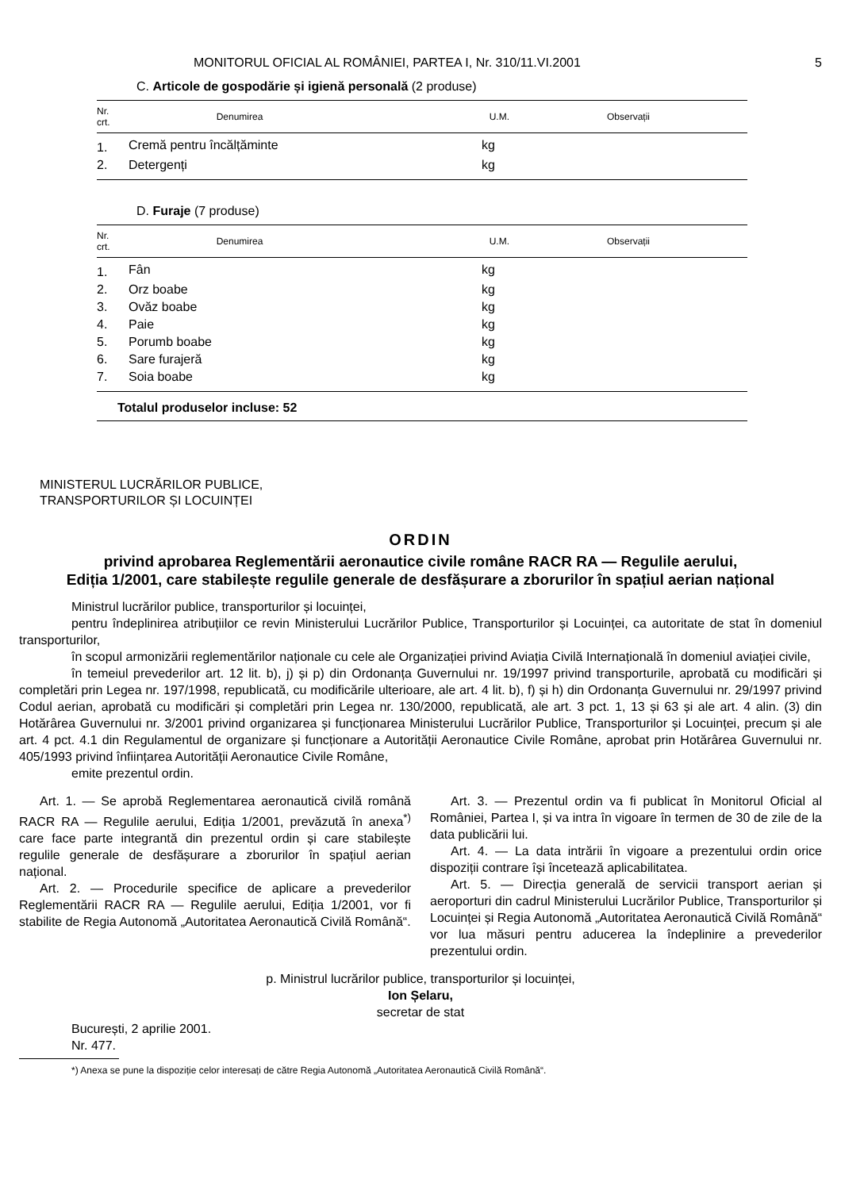MONITORUL OFICIAL AL ROMÂNIEI, PARTEA I, Nr. 310/11.VI.2001 5
C. Articole de gospodărie și igienă personală (2 produse)
| Nr. crt. | Denumirea | U.M. | Observații |
| --- | --- | --- | --- |
| 1. | Cremă pentru încălțăminte | kg | |
| 2. | Detergenți | kg | |
D. Furaje (7 produse)
| Nr. crt. | Denumirea | U.M. | Observații |
| --- | --- | --- | --- |
| 1. | Fân | kg | |
| 2. | Orz boabe | kg | |
| 3. | Ovăz boabe | kg | |
| 4. | Paie | kg | |
| 5. | Porumb boabe | kg | |
| 6. | Sare furajeră | kg | |
| 7. | Soia boabe | kg | |
| Totalul produselor incluse: 52 | | | |
MINISTERUL LUCRĂRILOR PUBLICE,
TRANSPORTURILOR ȘI LOCUINȚEI
ORDIN
privind aprobarea Reglementării aeronautice civile române RACR RA — Regulile aerului,
Ediția 1/2001, care stabilește regulile generale de desfășurare a zborurilor în spațiul aerian național
Ministrul lucrărilor publice, transporturilor și locuinței,
pentru îndeplinirea atribuțiilor ce revin Ministerului Lucrărilor Publice, Transporturilor și Locuinței, ca autoritate de stat în domeniul transporturilor,
în scopul armonizării reglementărilor naționale cu cele ale Organizației privind Aviația Civilă Internațională în domeniul aviației civile,
în temeiul prevederilor art. 12 lit. b), j) și p) din Ordonanța Guvernului nr. 19/1997 privind transporturile, aprobată cu modificări și completări prin Legea nr. 197/1998, republicată, cu modificările ulterioare, ale art. 4 lit. b), f) și h) din Ordonanța Guvernului nr. 29/1997 privind Codul aerian, aprobată cu modificări și completări prin Legea nr. 130/2000, republicată, ale art. 3 pct. 1, 13 și 63 și ale art. 4 alin. (3) din Hotărârea Guvernului nr. 3/2001 privind organizarea și funcționarea Ministerului Lucrărilor Publice, Transporturilor și Locuinței, precum și ale art. 4 pct. 4.1 din Regulamentul de organizare și funcționare a Autorității Aeronautice Civile Române, aprobat prin Hotărârea Guvernului nr. 405/1993 privind înființarea Autorității Aeronautice Civile Române,
emite prezentul ordin.
Art. 1. — Se aprobă Reglementarea aeronautică civilă română RACR RA — Regulile aerului, Ediția 1/2001, prevăzută în anexa<sup>*)</sup> care face parte integrantă din prezentul ordin și care stabilește regulile generale de desfășurare a zborurilor în spațiul aerian național.
Art. 2. — Procedurile specifice de aplicare a prevederilor Reglementării RACR RA — Regulile aerului, Ediția 1/2001, vor fi stabilite de Regia Autonomă „Autoritatea Aeronautică Civilă Română“.
Art. 3. — Prezentul ordin va fi publicat în Monitorul Oficial al României, Partea I, și va intra în vigoare în termen de 30 de zile de la data publicării lui.
Art. 4. — La data intrării în vigoare a prezentului ordin orice dispoziții contrare își încetează aplicabilitatea.
Art. 5. — Direcția generală de servicii transport aerian și aeroporturi din cadrul Ministerului Lucrărilor Publice, Transporturilor și Locuinței și Regia Autonomă „Autoritatea Aeronautică Civilă Română“ vor lua măsuri pentru aducerea la îndeplinire a prevederilor prezentului ordin.
p. Ministrul lucrărilor publice, transporturilor și locuinței,
Ion Șelaru,
secretar de stat
București, 2 aprilie 2001.
Nr. 477.
*) Anexa se pune la dispoziție celor interesați de către Regia Autonomă „Autoritatea Aeronautică Civilă Română“.